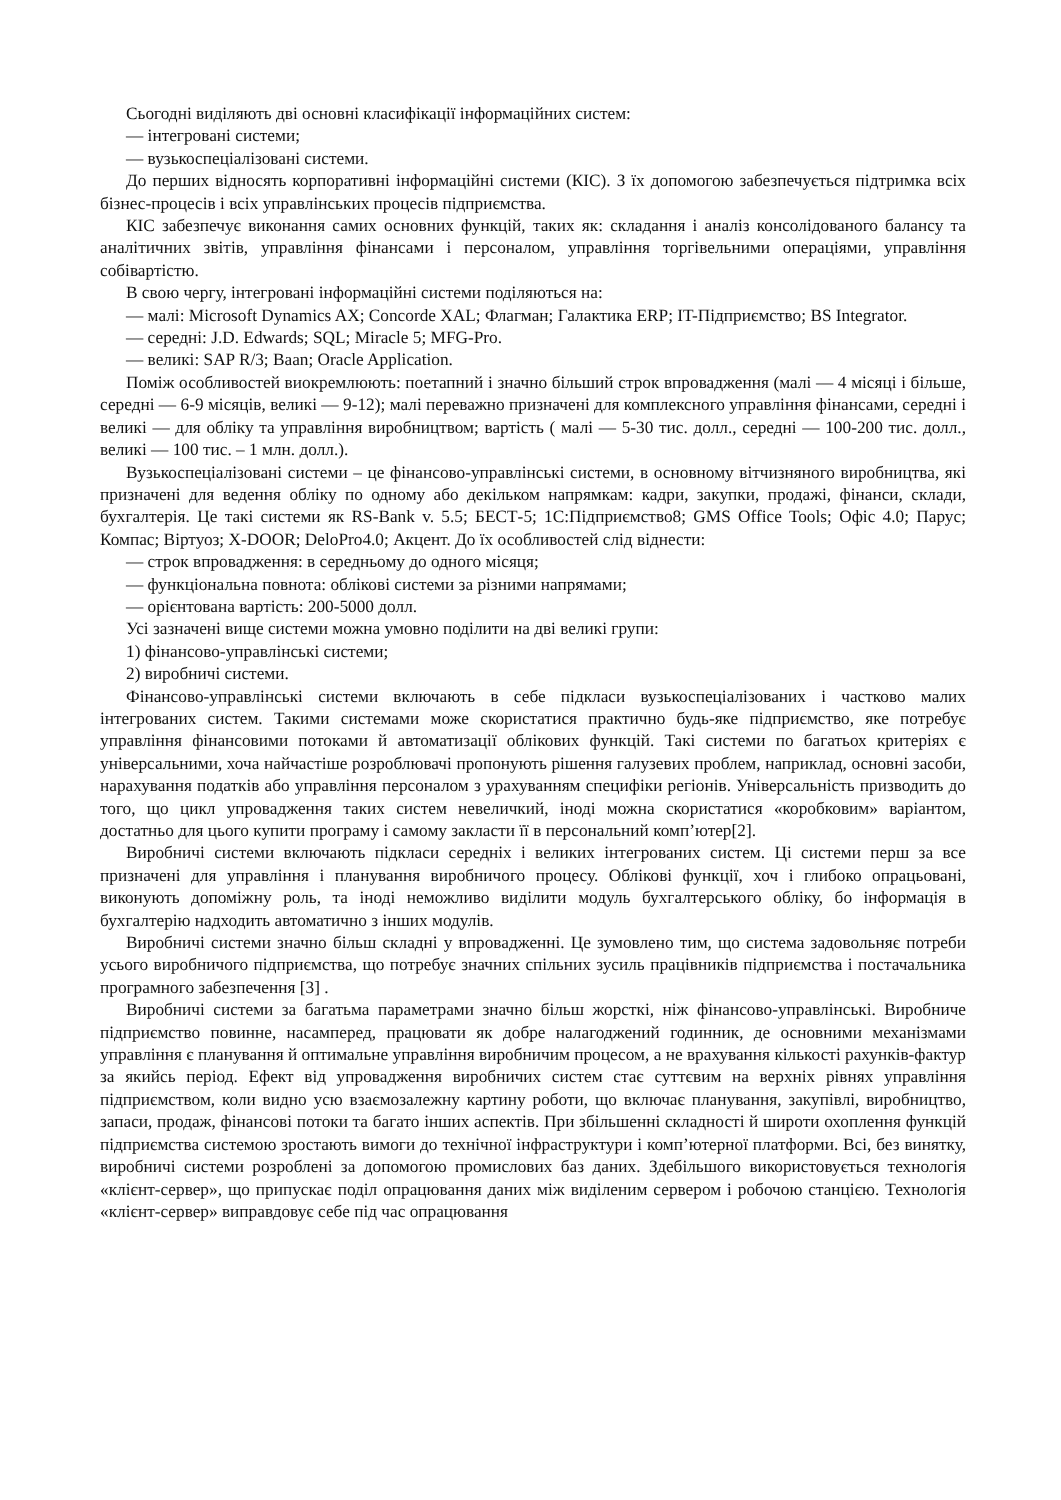Сьогодні виділяють дві основні класифікації інформаційних систем:
— інтегровані системи;
— вузькоспеціалізовані системи.
До перших відносять корпоративні інформаційні системи (КІС). З їх допомогою забезпечується підтримка всіх бізнес-процесів і всіх управлінських процесів підприємства.
КІС забезпечує виконання самих основних функцій, таких як: складання і аналіз консолідованого балансу та аналітичних звітів, управління фінансами і персоналом, управління торгівельними операціями, управління собівартістю.
В свою чергу, інтегровані інформаційні системи поділяються на:
— малі: Microsoft Dynamics AX; Concorde XAL; Флагман; Галактика ERP; IT-Підприємство; BS Integrator.
— середні: J.D. Edwards; SQL; Miracle 5; MFG-Pro.
— великі: SAP R/3; Baan; Oracle Application.
Поміж особливостей виокремлюють: поетапний і значно більший строк впровадження (малі — 4 місяці і більше, середні — 6-9 місяців, великі — 9-12); малі переважно призначені для комплексного управління фінансами, середні і великі — для обліку та управління виробництвом; вартість ( малі — 5-30 тис. долл., середні — 100-200 тис. долл., великі — 100 тис. – 1 млн. долл.).
Вузькоспеціалізовані системи – це фінансово-управлінські системи, в основному вітчизняного виробництва, які призначені для ведення обліку по одному або декільком напрямкам: кадри, закупки, продажі, фінанси, склади, бухгалтерія. Це такі системи як RS-Bank v. 5.5; БЕСТ-5; 1С:Підприємство8; GMS Office Tools; Офіс 4.0; Парус; Компас; Віртуоз; X-DOOR; DeloPro4.0; Акцент. До їх особливостей слід віднести:
— строк впровадження: в середньому до одного місяця;
— функціональна повнота: облікові системи за різними напрямами;
— орієнтована вартість: 200-5000 долл.
Усі зазначені вище системи можна умовно поділити на дві великі групи:
1) фінансово-управлінські системи;
2) виробничі системи.
Фінансово-управлінські системи включають в себе підкласи вузькоспеціалізованих і частково малих інтегрованих систем. Такими системами може скористатися практично будь-яке підприємство, яке потребує управління фінансовими потоками й автоматизації облікових функцій. Такі системи по багатьох критеріях є універсальними, хоча найчастіше розроблювачі пропонують рішення галузевих проблем, наприклад, основні засоби, нарахування податків або управління персоналом з урахуванням специфіки регіонів. Універсальність призводить до того, що цикл упровадження таких систем невеличкий, іноді можна скористатися «коробковим» варіантом, достатньо для цього купити програму і самому закласти її в персональний комп’ютер[2].
Виробничі системи включають підкласи середніх і великих інтегрованих систем. Ці системи перш за все призначені для управління і планування виробничого процесу. Облікові функції, хоч і глибоко опрацьовані, виконують допоміжну роль, та іноді неможливо виділити модуль бухгалтерського обліку, бо інформація в бухгалтерію надходить автоматично з інших модулів.
Виробничі системи значно більш складні у впровадженні. Це зумовлено тим, що система задовольняє потреби усього виробничого підприємства, що потребує значних спільних зусиль працівників підприємства і постачальника програмного забезпечення [3] .
Виробничі системи за багатьма параметрами значно більш жорсткі, ніж фінансово-управлінські. Виробниче підприємство повинне, насамперед, працювати як добре налагоджений годинник, де основними механізмами управління є планування й оптимальне управління виробничим процесом, а не врахування кількості рахунків-фактур за якийсь період. Ефект від упровадження виробничих систем стає суттєвим на верхніх рівнях управління підприємством, коли видно усю взаємозалежну картину роботи, що включає планування, закупівлі, виробництво, запаси, продаж, фінансові потоки та багато інших аспектів. При збільшенні складності й широти охоплення функцій підприємства системою зростають вимоги до технічної інфраструктури і комп’ютерної платформи. Всі, без винятку, виробничі системи розроблені за допомогою промислових баз даних. Здебільшого використовується технологія «клієнт-сервер», що припускає поділ опрацювання даних між виділеним сервером і робочою станцією. Технологія «клієнт-сервер» виправдовує себе під час опрацювання